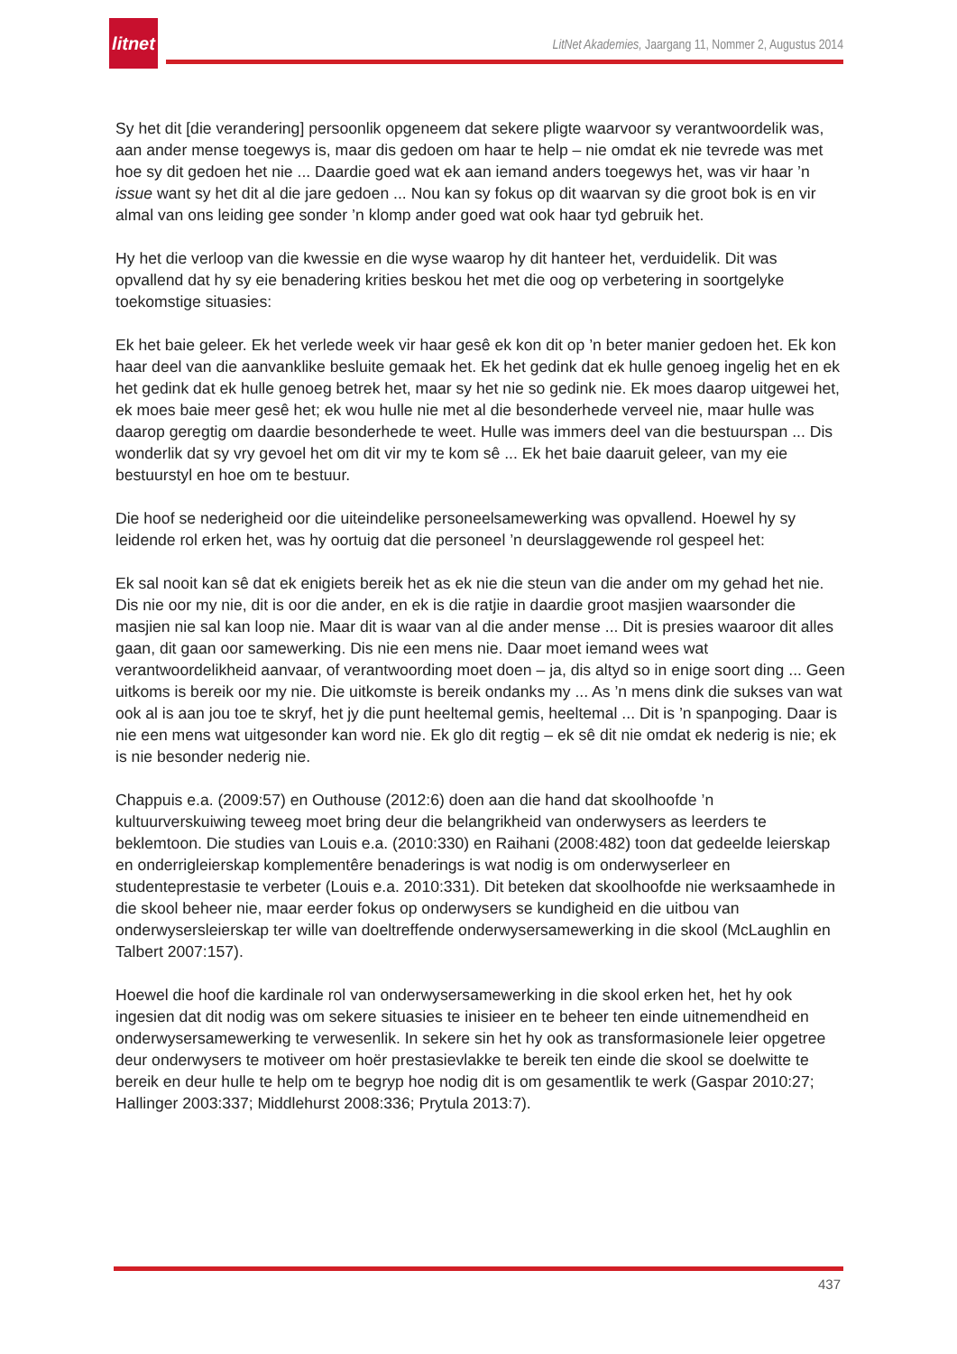litnet
LitNet Akademies, Jaargang 11, Nommer 2, Augustus 2014
Sy het dit [die verandering] persoonlik opgeneem dat sekere pligte waarvoor sy verantwoordelik was, aan ander mense toegewys is, maar dis gedoen om haar te help – nie omdat ek nie tevrede was met hoe sy dit gedoen het nie ... Daardie goed wat ek aan iemand anders toegewys het, was vir haar ’n issue want sy het dit al die jare gedoen ... Nou kan sy fokus op dit waarvan sy die groot bok is en vir almal van ons leiding gee sonder ’n klomp ander goed wat ook haar tyd gebruik het.
Hy het die verloop van die kwessie en die wyse waarop hy dit hanteer het, verduidelik. Dit was opvallend dat hy sy eie benadering krities beskou het met die oog op verbetering in soortgelyke toekomstige situasies:
Ek het baie geleer. Ek het verlede week vir haar gesê ek kon dit op ’n beter manier gedoen het. Ek kon haar deel van die aanvanklike besluite gemaak het. Ek het gedink dat ek hulle genoeg ingelig het en ek het gedink dat ek hulle genoeg betrek het, maar sy het nie so gedink nie. Ek moes daarop uitgewei het, ek moes baie meer gesê het; ek wou hulle nie met al die besonderhede verveel nie, maar hulle was daarop geregtig om daardie besonderhede te weet. Hulle was immers deel van die bestuurspan ... Dis wonderlik dat sy vry gevoel het om dit vir my te kom sê ... Ek het baie daaruit geleer, van my eie bestuurstyl en hoe om te bestuur.
Die hoof se nederigheid oor die uiteindelike personeelsamewerking was opvallend. Hoewel hy sy leidende rol erken het, was hy oortuig dat die personeel ’n deurslaggewende rol gespeel het:
Ek sal nooit kan sê dat ek enigiets bereik het as ek nie die steun van die ander om my gehad het nie. Dis nie oor my nie, dit is oor die ander, en ek is die ratjie in daardie groot masjien waarsonder die masjien nie sal kan loop nie. Maar dit is waar van al die ander mense ... Dit is presies waaroor dit alles gaan, dit gaan oor samewerking. Dis nie een mens nie. Daar moet iemand wees wat verantwoordelikheid aanvaar, of verantwoording moet doen – ja, dis altyd so in enige soort ding ... Geen uitkoms is bereik oor my nie. Die uitkomste is bereik ondanks my ... As ’n mens dink die sukses van wat ook al is aan jou toe te skryf, het jy die punt heeltemal gemis, heeltemal ... Dit is ’n spanpoging. Daar is nie een mens wat uitgesonder kan word nie. Ek glo dit regtig – ek sê dit nie omdat ek nederig is nie; ek is nie besonder nederig nie.
Chappuis e.a. (2009:57) en Outhouse (2012:6) doen aan die hand dat skoolhoofde ’n kultuurverskuiwing teweeg moet bring deur die belangrikheid van onderwysers as leerders te beklemtoon. Die studies van Louis e.a. (2010:330) en Raihani (2008:482) toon dat gedeelde leierskap en onderrigleierskap komplementêre benaderings is wat nodig is om onderwyserleer en studenteprestasie te verbeter (Louis e.a. 2010:331). Dit beteken dat skoolhoofde nie werksaamhede in die skool beheer nie, maar eerder fokus op onderwysers se kundigheid en die uitbou van onderwysersleierskap ter wille van doeltreffende onderwysersamewerking in die skool (McLaughlin en Talbert 2007:157).
Hoewel die hoof die kardinale rol van onderwysersamewerking in die skool erken het, het hy ook ingesien dat dit nodig was om sekere situasies te inisieer en te beheer ten einde uitnemendheid en onderwysersamewerking te verwesenlik. In sekere sin het hy ook as transformasionele leier opgetree deur onderwysers te motiveer om hoër prestasievlakke te bereik ten einde die skool se doelwitte te bereik en deur hulle te help om te begryp hoe nodig dit is om gesamentlik te werk (Gaspar 2010:27; Hallinger 2003:337; Middlehurst 2008:336; Prytula 2013:7).
437